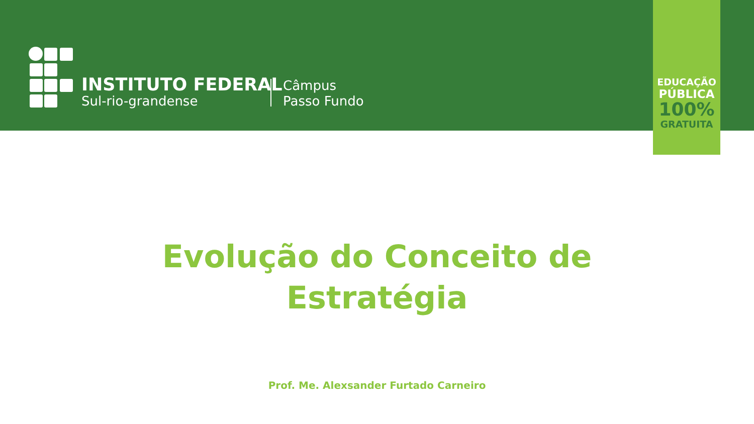INSTITUTO FEDERAL
Sul-rio-grandense
Câmpus
Passo Fundo
EDUCAÇÃO
PÚBLICA
100%
GRATUITA
Evolução do Conceito de
Estratégia
Prof. Me. Alexsander Furtado Carneiro